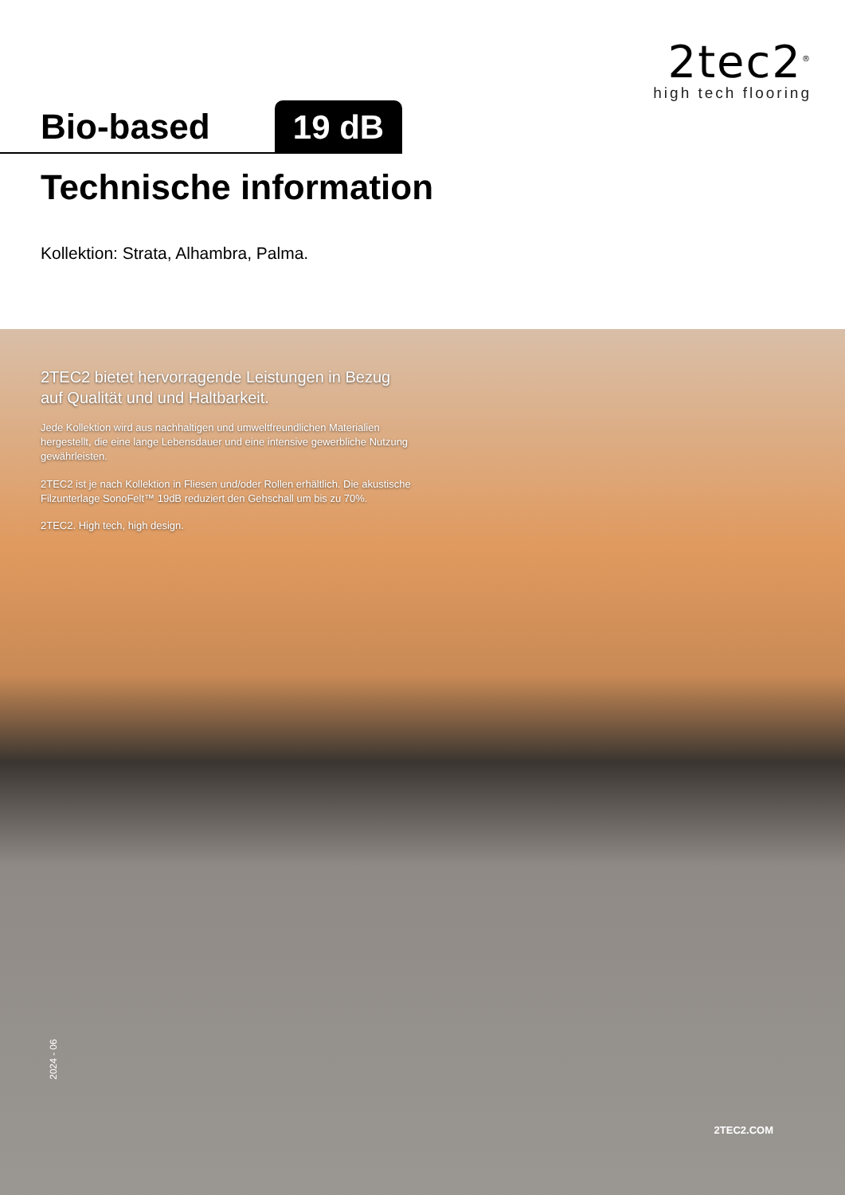2tec2<sup>®</sup>
high tech flooring
Bio-based 19 dB
Technische information
Kollektion: Strata, Alhambra, Palma.
2TEC2 bietet hervorragende Leistungen in Bezug auf Qualität und und Haltbarkeit.
Jede Kollektion wird aus nachhaltigen und umweltfreundlichen Materialien hergestellt, die eine lange Lebensdauer und eine intensive gewerbliche Nutzung gewährleisten.
2TEC2 ist je nach Kollektion in Fliesen und/oder Rollen erhältlich. Die akustische Filzunterlage SonoFelt™ 19dB reduziert den Gehschall um bis zu 70%.
2TEC2. High tech, high design.
2024 - 06
2TEC2.COM